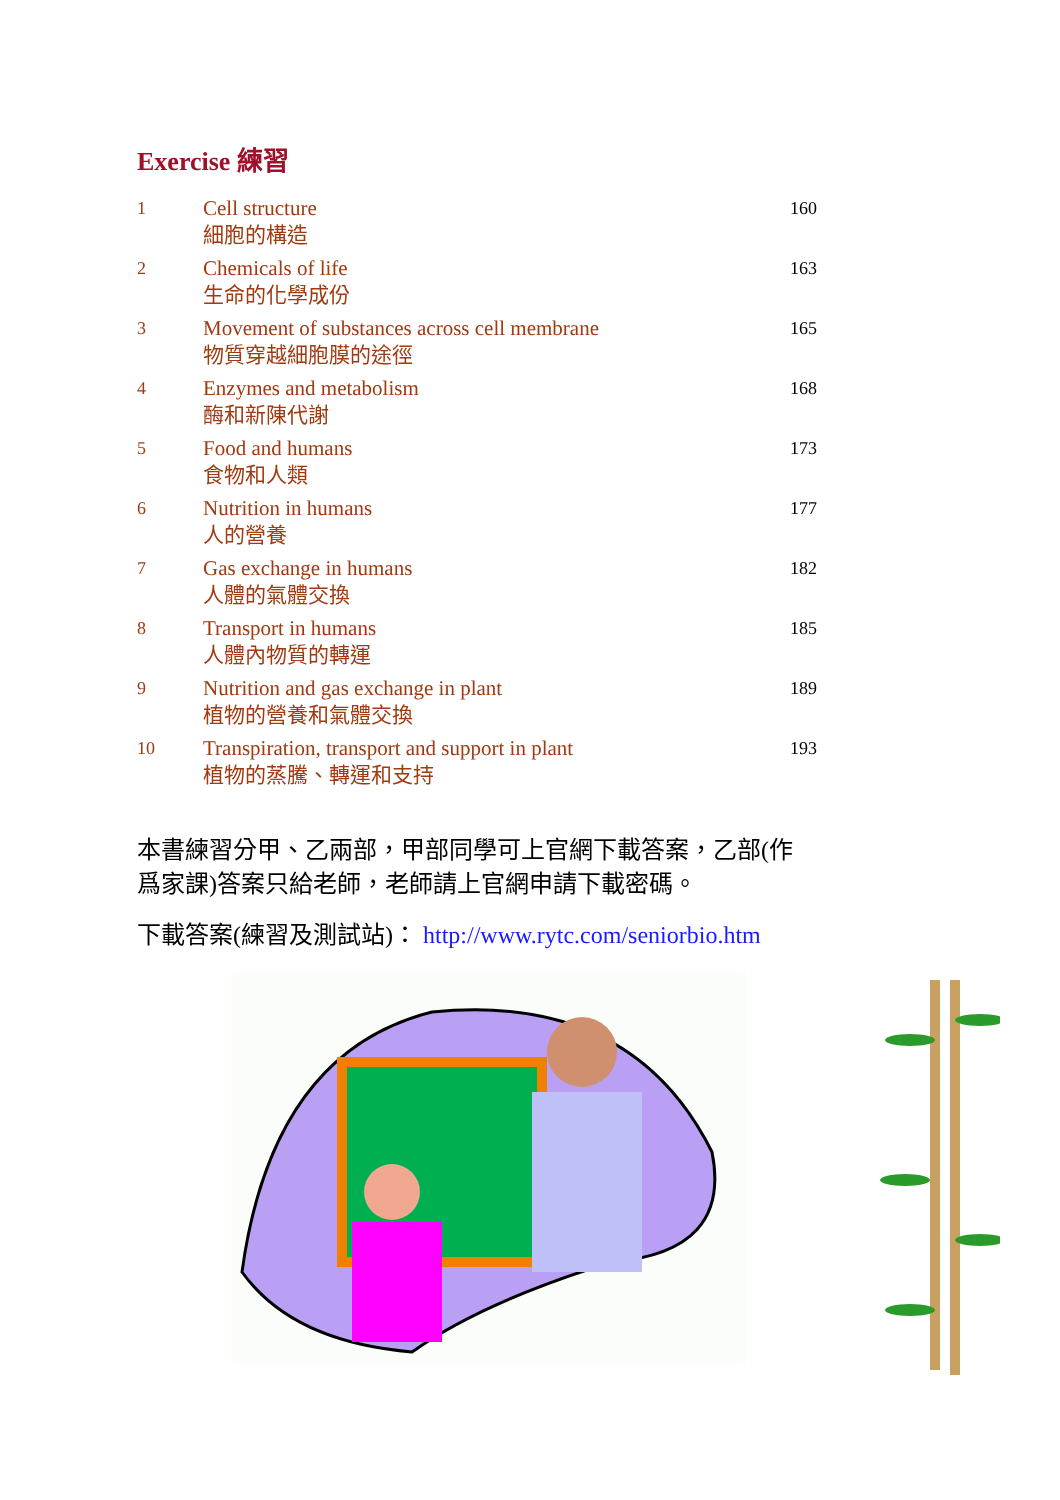Exercise 練習
| 1 | Cell structure 細胞的構造 | 160 |
| 2 | Chemicals of life 生命的化學成份 | 163 |
| 3 | Movement of substances across cell membrane 物質穿越細胞膜的途徑 | 165 |
| 4 | Enzymes and metabolism 酶和新陳代謝 | 168 |
| 5 | Food and humans 食物和人類 | 173 |
| 6 | Nutrition in humans 人的營養 | 177 |
| 7 | Gas exchange in humans 人體的氣體交換 | 182 |
| 8 | Transport in humans 人體內物質的轉運 | 185 |
| 9 | Nutrition and gas exchange in plant 植物的營養和氣體交換 | 189 |
| 10 | Transpiration, transport and support in plant 植物的蒸騰、轉運和支持 | 193 |
本書練習分甲、乙兩部，甲部同學可上官網下載答案，乙部(作爲家課)答案只給老師，老師請上官網申請下載密碼。
下載答案(練習及測試站)： http://www.rytc.com/seniorbio.htm